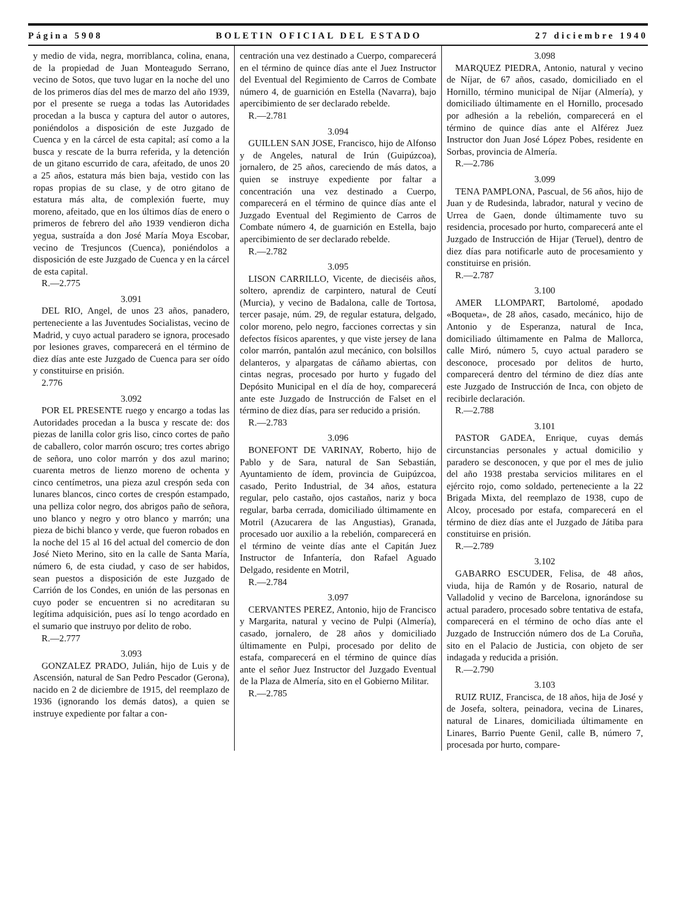Página 5908 BOLETIN OFICIAL DEL ESTADO 27 diciembre 1940
y medio de vida, negra, morriblanca, colina, enana, de la propiedad de Juan Monteagudo Serrano, vecino de Sotos, que tuvo lugar en la noche del uno de los primeros días del mes de marzo del año 1939, por el presente se ruega a todas las Autoridades procedan a la busca y captura del autor o autores, poniéndolos a disposición de este Juzgado de Cuenca y en la cárcel de esta capital; así como a la busca y rescate de la burra referida, y la detención de un gitano escurrido de cara, afeitado, de unos 20 a 25 años, estatura más bien baja, vestido con las ropas propias de su clase, y de otro gitano de estatura más alta, de complexión fuerte, muy moreno, afeitado, que en los últimos días de enero o primeros de febrero del año 1939 vendieron dicha yegua, sustraída a don José María Moya Escobar, vecino de Tresjuncos (Cuenca), poniéndolos a disposición de este Juzgado de Cuenca y en la cárcel de esta capital.
R.—2.775
3.091
DEL RIO, Angel, de unos 23 años, panadero, perteneciente a las Juventudes Socialistas, vecino de Madrid, y cuyo actual paradero se ignora, procesado por lesiones graves, comparecerá en el término de diez días ante este Juzgado de Cuenca para ser oído y constituirse en prisión.
2.776
3.092
POR EL PRESENTE ruego y encargo a todas las Autoridades procedan a la busca y rescate de: dos piezas de lanilla color gris liso, cinco cortes de paño de caballero, color marrón oscuro; tres cortes abrigo de señora, uno color marrón y dos azul marino; cuarenta metros de lienzo moreno de ochenta y cinco centímetros, una pieza azul crespón seda con lunares blancos, cinco cortes de crespón estampado, una pelliza color negro, dos abrigos paño de señora, uno blanco y negro y otro blanco y marrón; una pieza de bichi blanco y verde, que fueron robados en la noche del 15 al 16 del actual del comercio de don José Nieto Merino, sito en la calle de Santa María, número 6, de esta ciudad, y caso de ser habidos, sean puestos a disposición de este Juzgado de Carrión de los Condes, en unión de las personas en cuyo poder se encuentren si no acreditaran su legítima adquisición, pues así lo tengo acordado en el sumario que instruyo por delito de robo.
R.—2.777
3.093
GONZALEZ PRADO, Julián, hijo de Luis y de Ascensión, natural de San Pedro Pescador (Gerona), nacido en 2 de diciembre de 1915, del reemplazo de 1936 (ignorando los demás datos), a quien se instruye expediente por faltar a con-
centración una vez destinado a Cuerpo, comparecerá en el término de quince días ante el Juez Instructor del Eventual del Regimiento de Carros de Combate número 4, de guarnición en Estella (Navarra), bajo apercibimiento de ser declarado rebelde.
R.—2.781
3.094
GUILLEN SAN JOSE, Francisco, hijo de Alfonso y de Angeles, natural de Irún (Guipúzcoa), jornalero, de 25 años, careciendo de más datos, a quien se instruye expediente por faltar a concentración una vez destinado a Cuerpo, comparecerá en el término de quince días ante el Juzgado Eventual del Regimiento de Carros de Combate número 4, de guarnición en Estella, bajo apercibimiento de ser declarado rebelde.
R.—2.782
3.095
LISON CARRILLO, Vicente, de dieciséis años, soltero, aprendiz de carpintero, natural de Ceutí (Murcia), y vecino de Badalona, calle de Tortosa, tercer pasaje, núm. 29, de regular estatura, delgado, color moreno, pelo negro, facciones correctas y sin defectos físicos aparentes, y que viste jersey de lana color marrón, pantalón azul mecánico, con bolsillos delanteros, y alpargatas de cáñamo abiertas, con cintas negras, procesado por hurto y fugado del Depósito Municipal en el día de hoy, comparecerá ante este Juzgado de Instrucción de Falset en el término de diez días, para ser reducido a prisión.
R.—2.783
3.096
BONEFONT DE VARINAY, Roberto, hijo de Pablo y de Sara, natural de San Sebastián, Ayuntamiento de ídem, provincia de Guipúzcoa, casado, Perito Industrial, de 34 años, estatura regular, pelo castaño, ojos castaños, nariz y boca regular, barba cerrada, domiciliado últimamente en Motril (Azucarera de las Angustias), Granada, procesado uor auxilio a la rebelión, comparecerá en el término de veinte días ante el Capitán Juez Instructor de Infantería, don Rafael Aguado Delgado, residente en Motril,
R.—2.784
3.097
CERVANTES PEREZ, Antonio, hijo de Francisco y Margarita, natural y vecino de Pulpi (Almería), casado, jornalero, de 28 años y domiciliado últimamente en Pulpi, procesado por delito de estafa, comparecerá en el término de quince días ante el señor Juez Instructor del Juzgado Eventual de la Plaza de Almería, sito en el Gobierno Militar.
R.—2.785
3.098
MARQUEZ PIEDRA, Antonio, natural y vecino de Níjar, de 67 años, casado, domiciliado en el Hornillo, término municipal de Níjar (Almería), y domiciliado últimamente en el Hornillo, procesado por adhesión a la rebelión, comparecerá en el término de quince días ante el Alférez Juez Instructor don Juan José López Pobes, residente en Sorbas, provincia de Almería.
R.—2.786
3.099
TENA PAMPLONA, Pascual, de 56 años, hijo de Juan y de Rudesinda, labrador, natural y vecino de Urrea de Gaen, donde últimamente tuvo su residencia, procesado por hurto, comparecerá ante el Juzgado de Instrucción de Hijar (Teruel), dentro de diez días para notificarle auto de procesamiento y constituirse en prisión.
R.—2.787
3.100
AMER LLOMPART, Bartolomé, apodado «Boqueta», de 28 años, casado, mecánico, hijo de Antonio y de Esperanza, natural de Inca, domiciliado últimamente en Palma de Mallorca, calle Miró, número 5, cuyo actual paradero se desconoce, procesado por delitos de hurto, comparecerá dentro del término de diez días ante este Juzgado de Instrucción de Inca, con objeto de recibirle declaración.
R.—2.788
3.101
PASTOR GADEA, Enrique, cuyas demás circunstancias personales y actual domicilio y paradero se desconocen, y que por el mes de julio del año 1938 prestaba servicios militares en el ejército rojo, como soldado, perteneciente a la 22 Brigada Mixta, del reemplazo de 1938, cupo de Alcoy, procesado por estafa, comparecerá en el término de diez días ante el Juzgado de Játiba para constituirse en prisión.
R.—2.789
3.102
GABARRO ESCUDER, Felisa, de 48 años, viuda, hija de Ramón y de Rosario, natural de Valladolid y vecino de Barcelona, ignorándose su actual paradero, procesado sobre tentativa de estafa, comparecerá en el término de ocho días ante el Juzgado de Instrucción número dos de La Coruña, sito en el Palacio de Justicia, con objeto de ser indagada y reducida a prisión.
R.—2.790
3.103
RUIZ RUIZ, Francisca, de 18 años, hija de José y de Josefa, soltera, peinadora, vecina de Linares, natural de Linares, domiciliada últimamente en Linares, Barrio Puente Genil, calle B, número 7, procesada por hurto, compare-